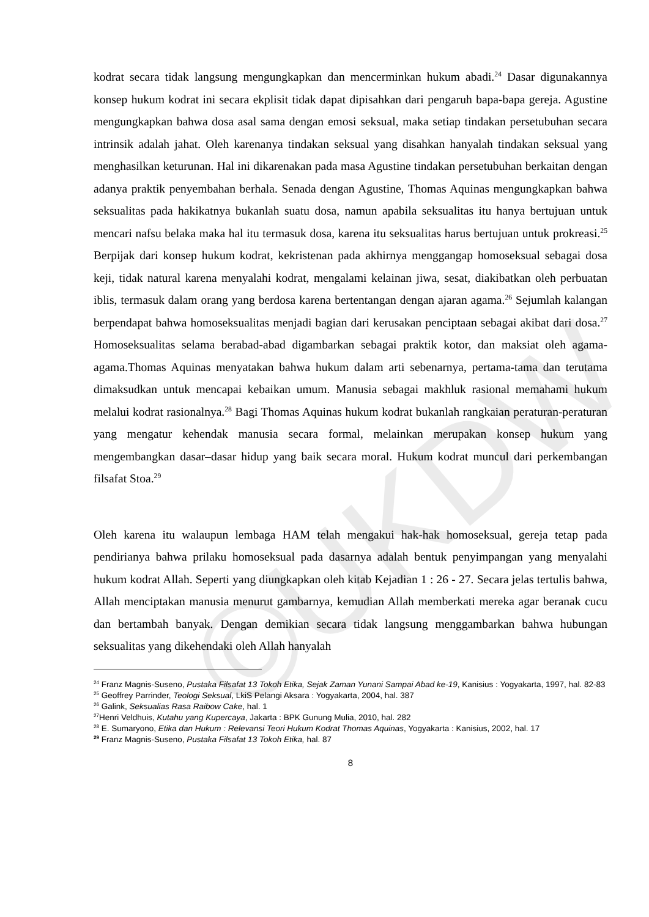©UKDW
kodrat secara tidak langsung mengungkapkan dan mencerminkan hukum abadi.<sup>24</sup> Dasar digunakannya konsep hukum kodrat ini secara ekplisit tidak dapat dipisahkan dari pengaruh bapa-bapa gereja. Agustine mengungkapkan bahwa dosa asal sama dengan emosi seksual, maka setiap tindakan persetubuhan secara intrinsik adalah jahat. Oleh karenanya tindakan seksual yang disahkan hanyalah tindakan seksual yang menghasilkan keturunan. Hal ini dikarenakan pada masa Agustine tindakan persetubuhan berkaitan dengan adanya praktik penyembahan berhala. Senada dengan Agustine, Thomas Aquinas mengungkapkan bahwa seksualitas pada hakikatnya bukanlah suatu dosa, namun apabila seksualitas itu hanya bertujuan untuk mencari nafsu belaka maka hal itu termasuk dosa, karena itu seksualitas harus bertujuan untuk prokreasi.<sup>25</sup> Berpijak dari konsep hukum kodrat, kekristenan pada akhirnya menggangap homoseksual sebagai dosa keji, tidak natural karena menyalahi kodrat, mengalami kelainan jiwa, sesat, diakibatkan oleh perbuatan iblis, termasuk dalam orang yang berdosa karena bertentangan dengan ajaran agama.<sup>26</sup> Sejumlah kalangan berpendapat bahwa homoseksualitas menjadi bagian dari kerusakan penciptaan sebagai akibat dari dosa.<sup>27</sup> Homoseksualitas selama berabad-abad digambarkan sebagai praktik kotor, dan maksiat oleh agama-agama.Thomas Aquinas menyatakan bahwa hukum dalam arti sebenarnya, pertama-tama dan terutama dimaksudkan untuk mencapai kebaikan umum. Manusia sebagai makhluk rasional memahami hukum melalui kodrat rasionalnya.<sup>28</sup> Bagi Thomas Aquinas hukum kodrat bukanlah rangkaian peraturan-peraturan yang mengatur kehendak manusia secara formal, melainkan merupakan konsep hukum yang mengembangkan dasar–dasar hidup yang baik secara moral. Hukum kodrat muncul dari perkembangan filsafat Stoa.<sup>29</sup>
Oleh karena itu walaupun lembaga HAM telah mengakui hak-hak homoseksual, gereja tetap pada pendirianya bahwa prilaku homoseksual pada dasarnya adalah bentuk penyimpangan yang menyalahi hukum kodrat Allah. Seperti yang diungkapkan oleh kitab Kejadian 1 : 26 - 27. Secara jelas tertulis bahwa, Allah menciptakan manusia menurut gambarnya, kemudian Allah memberkati mereka agar beranak cucu dan bertambah banyak. Dengan demikian secara tidak langsung menggambarkan bahwa hubungan seksualitas yang dikehendaki oleh Allah hanyalah
<sup>24</sup> Franz Magnis-Suseno, Pustaka Filsafat 13 Tokoh Etika, Sejak Zaman Yunani Sampai Abad ke-19, Kanisius : Yogyakarta, 1997, hal. 82-83
<sup>25</sup> Geoffrey Parrinder, Teologi Seksual, LkiS Pelangi Aksara : Yogyakarta, 2004, hal. 387
<sup>26</sup> Galink, Seksualias Rasa Raibow Cake, hal. 1
<sup>27</sup> Henri Veldhuis, Kutahu yang Kupercaya, Jakarta : BPK Gunung Mulia, 2010, hal. 282
<sup>28</sup> E. Sumaryono, Etika dan Hukum : Relevansi Teori Hukum Kodrat Thomas Aquinas, Yogyakarta : Kanisius, 2002, hal. 17
<sup>29</sup> Franz Magnis-Suseno, Pustaka Filsafat 13 Tokoh Etika, hal. 87
8